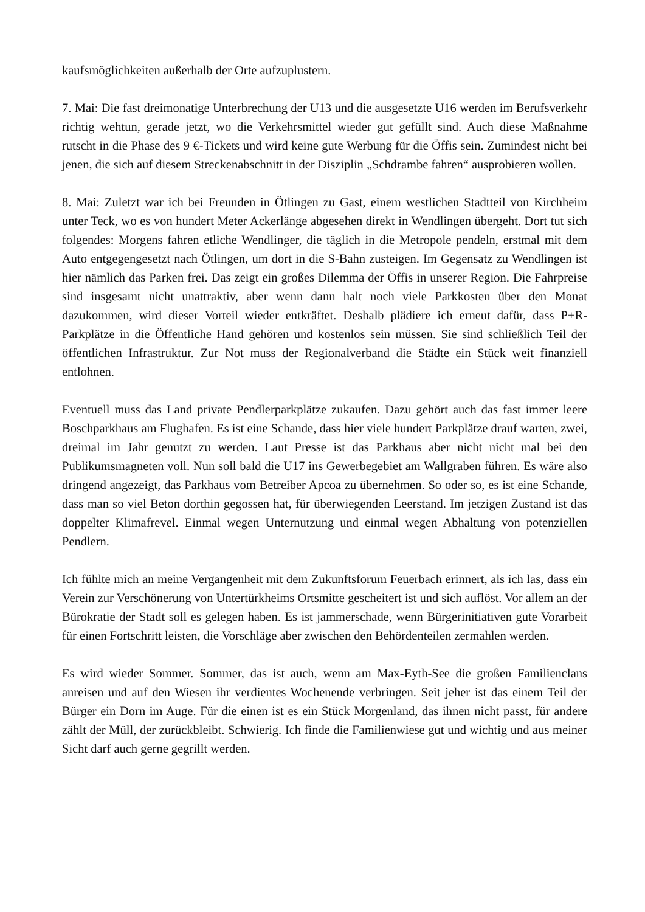kaufsmöglichkeiten außerhalb der Orte aufzuplustern.
7. Mai: Die fast dreimonatige Unterbrechung der U13 und die ausgesetzte U16 werden im Berufsverkehr richtig wehtun, gerade jetzt, wo die Verkehrsmittel wieder gut gefüllt sind. Auch diese Maßnahme rutscht in die Phase des 9 €-Tickets und wird keine gute Werbung für die Öffis sein. Zumindest nicht bei jenen, die sich auf diesem Streckenabschnitt in der Disziplin „Schdrambe fahren“ ausprobieren wollen.
8. Mai: Zuletzt war ich bei Freunden in Ötlingen zu Gast, einem westlichen Stadtteil von Kirchheim unter Teck, wo es von hundert Meter Ackerlänge abgesehen direkt in Wendlingen übergeht. Dort tut sich folgendes: Morgens fahren etliche Wendlinger, die täglich in die Metropole pendeln, erstmal mit dem Auto entgegengesetzt nach Ötlingen, um dort in die S-Bahn zusteigen. Im Gegensatz zu Wendlingen ist hier nämlich das Parken frei. Das zeigt ein großes Dilemma der Öffis in unserer Region. Die Fahrpreise sind insgesamt nicht unattraktiv, aber wenn dann halt noch viele Parkkosten über den Monat dazukommen, wird dieser Vorteil wieder entkräftet. Deshalb plädiere ich erneut dafür, dass P+R-Parkplätze in die Öffentliche Hand gehören und kostenlos sein müssen. Sie sind schließlich Teil der öffentlichen Infrastruktur. Zur Not muss der Regionalverband die Städte ein Stück weit finanziell entlohnen.
Eventuell muss das Land private Pendlerparkplätze zukaufen. Dazu gehört auch das fast immer leere Boschparkhaus am Flughafen. Es ist eine Schande, dass hier viele hundert Parkplätze drauf warten, zwei, dreimal im Jahr genutzt zu werden. Laut Presse ist das Parkhaus aber nicht nicht mal bei den Publikumsmagneten voll. Nun soll bald die U17 ins Gewerbegebiet am Wallgraben führen. Es wäre also dringend angezeigt, das Parkhaus vom Betreiber Apcoa zu übernehmen. So oder so, es ist eine Schande, dass man so viel Beton dorthin gegossen hat, für überwiegenden Leerstand. Im jetzigen Zustand ist das doppelter Klimafrevel. Einmal wegen Unternutzung und einmal wegen Abhaltung von potenziellen Pendlern.
Ich fühlte mich an meine Vergangenheit mit dem Zukunftsforum Feuerbach erinnert, als ich las, dass ein Verein zur Verschönerung von Untertürkheims Ortsmitte gescheitert ist und sich auflöst. Vor allem an der Bürokratie der Stadt soll es gelegen haben. Es ist jammerschade, wenn Bürgerinitiativen gute Vorarbeit für einen Fortschritt leisten, die Vorschläge aber zwischen den Behördenteilen zermahlen werden.
Es wird wieder Sommer. Sommer, das ist auch, wenn am Max-Eyth-See die großen Familienclans anreisen und auf den Wiesen ihr verdientes Wochenende verbringen. Seit jeher ist das einem Teil der Bürger ein Dorn im Auge. Für die einen ist es ein Stück Morgenland, das ihnen nicht passt, für andere zählt der Müll, der zurückbleibt. Schwierig. Ich finde die Familienwiese gut und wichtig und aus meiner Sicht darf auch gerne gegrillt werden.